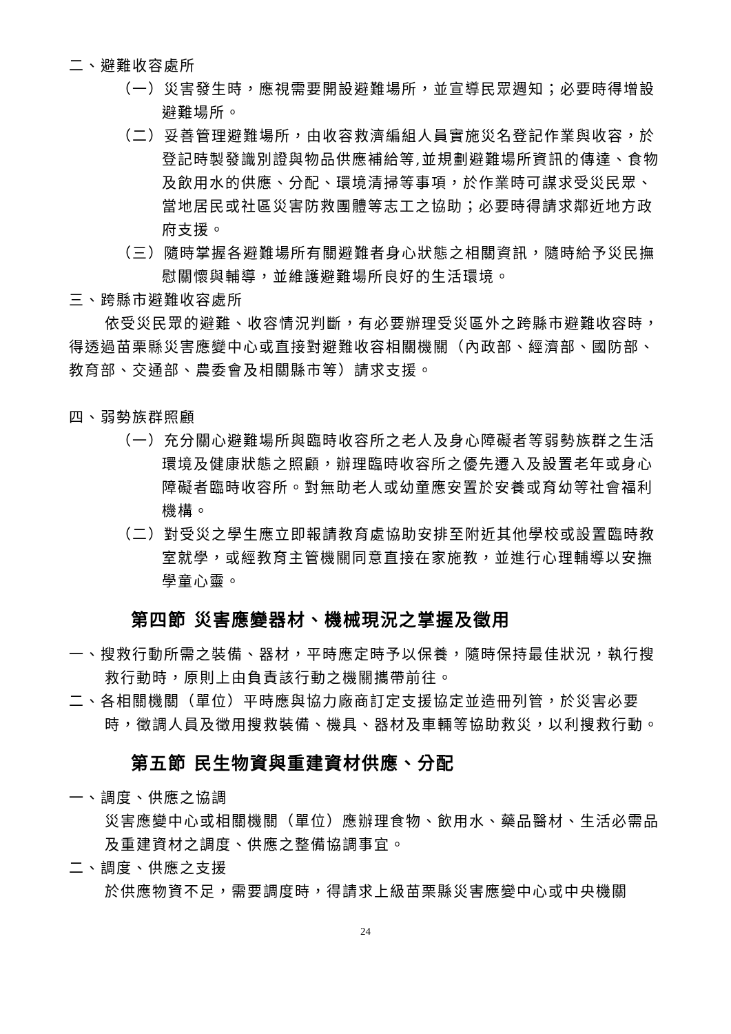二、避難收容處所
（一）災害發生時，應視需要開設避難場所，並宣導民眾週知；必要時得增設避難場所。
（二）妥善管理避難場所，由收容救濟編組人員實施災名登記作業與收容，於登記時製發識別證與物品供應補給等,並規劃避難場所資訊的傳達、食物及飲用水的供應、分配、環境清掃等事項，於作業時可謀求受災民眾、當地居民或社區災害防救團體等志工之協助；必要時得請求鄰近地方政府支援。
（三）隨時掌握各避難場所有關避難者身心狀態之相關資訊，隨時給予災民撫慰關懷與輔導，並維護避難場所良好的生活環境。
三、跨縣市避難收容處所
依受災民眾的避難、收容情況判斷，有必要辦理受災區外之跨縣市避難收容時，得透過苗栗縣災害應變中心或直接對避難收容相關機關（內政部、經濟部、國防部、教育部、交通部、農委會及相關縣市等）請求支援。
四、弱勢族群照顧
（一）充分關心避難場所與臨時收容所之老人及身心障礙者等弱勢族群之生活環境及健康狀態之照顧，辦理臨時收容所之優先遷入及設置老年或身心障礙者臨時收容所。對無助老人或幼童應安置於安養或育幼等社會福利機構。
（二）對受災之學生應立即報請教育處協助安排至附近其他學校或設置臨時教室就學，或經教育主管機關同意直接在家施教，並進行心理輔導以安撫學童心靈。
第四節 災害應變器材、機械現況之掌握及徵用
一、搜救行動所需之裝備、器材，平時應定時予以保養，隨時保持最佳狀況，執行搜救行動時，原則上由負責該行動之機關攜帶前往。
二、各相關機關（單位）平時應與協力廠商訂定支援協定並造冊列管，於災害必要時，徵調人員及徵用搜救裝備、機具、器材及車輛等協助救災，以利搜救行動。
第五節 民生物資與重建資材供應、分配
一、調度、供應之協調
災害應變中心或相關機關（單位）應辦理食物、飲用水、藥品醫材、生活必需品及重建資材之調度、供應之整備協調事宜。
二、調度、供應之支援
於供應物資不足，需要調度時，得請求上級苗栗縣災害應變中心或中央機關
24